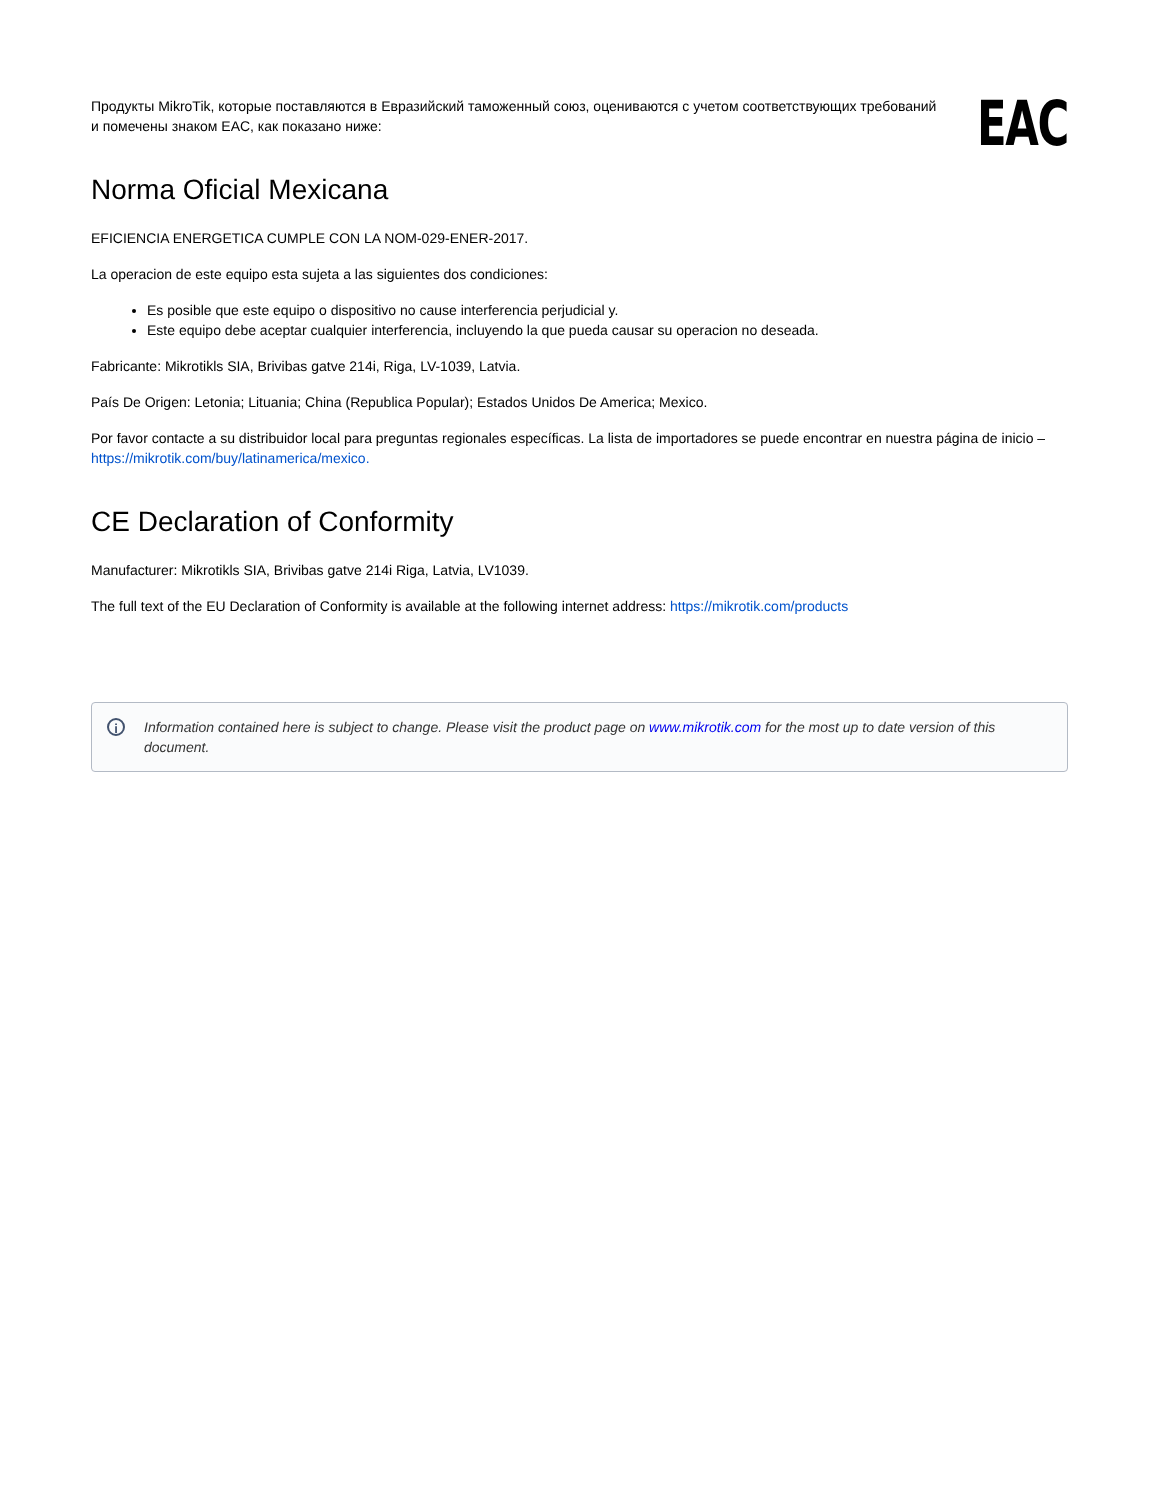Продукты MikroTik, которые поставляются в Евразийский таможенный союз, оцениваются с учетом соответствующих требований и помечены знаком EAC, как показано ниже:
EAC
Norma Oficial Mexicana
EFICIENCIA ENERGETICA CUMPLE CON LA NOM-029-ENER-2017.
La operacion de este equipo esta sujeta a las siguientes dos condiciones:
Es posible que este equipo o dispositivo no cause interferencia perjudicial y.
Este equipo debe aceptar cualquier interferencia, incluyendo la que pueda causar su operacion no deseada.
Fabricante: Mikrotikls SIA, Brivibas gatve 214i, Riga, LV-1039, Latvia.
País De Origen: Letonia; Lituania; China (Republica Popular); Estados Unidos De America; Mexico.
Por favor contacte a su distribuidor local para preguntas regionales específicas. La lista de importadores se puede encontrar en nuestra página de inicio – https://mikrotik.com/buy/latinamerica/mexico.
CE Declaration of Conformity
Manufacturer: Mikrotikls SIA, Brivibas gatve 214i Riga, Latvia, LV1039.
The full text of the EU Declaration of Conformity is available at the following internet address: https://mikrotik.com/products
i Information contained here is subject to change. Please visit the product page on www.mikrotik.com for the most up to date version of this document.